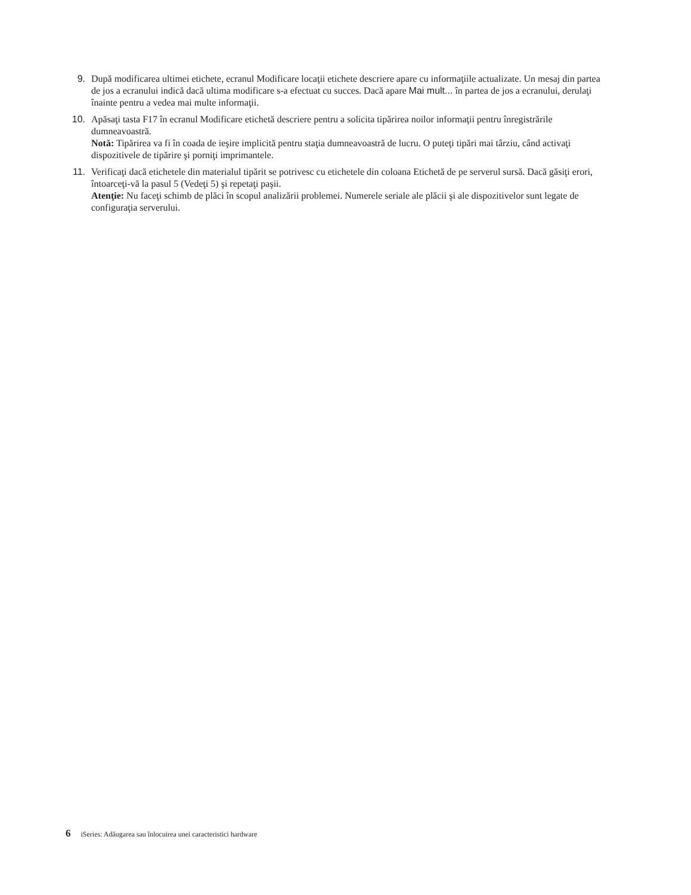9. După modificarea ultimei etichete, ecranul Modificare locaţii etichete descriere apare cu informaţiile actualizate. Un mesaj din partea de jos a ecranului indică dacă ultima modificare s-a efectuat cu succes. Dacă apare Mai mult... în partea de jos a ecranului, derulaţi înainte pentru a vedea mai multe informaţii.
10. Apăsaţi tasta F17 în ecranul Modificare etichetă descriere pentru a solicita tipărirea noilor informaţii pentru înregistrările dumneavoastră.
Notă: Tipărirea va fi în coada de ieşire implicită pentru staţia dumneavoastră de lucru. O puteţi tipări mai târziu, când activaţi dispozitivele de tipărire şi porniţi imprimantele.
11. Verificaţi dacă etichetele din materialul tipărit se potrivesc cu etichetele din coloana Etichetă de pe serverul sursă. Dacă găsiţi erori, întoarceţi-vă la pasul 5 (Vedeţi 5) şi repetaţi paşii.
Atenţie: Nu faceţi schimb de plăci în scopul analizării problemei. Numerele seriale ale plăcii şi ale dispozitivelor sunt legate de configuraţia serverului.
6 iSeries: Adăugarea sau înlocuirea unei caracteristici hardware